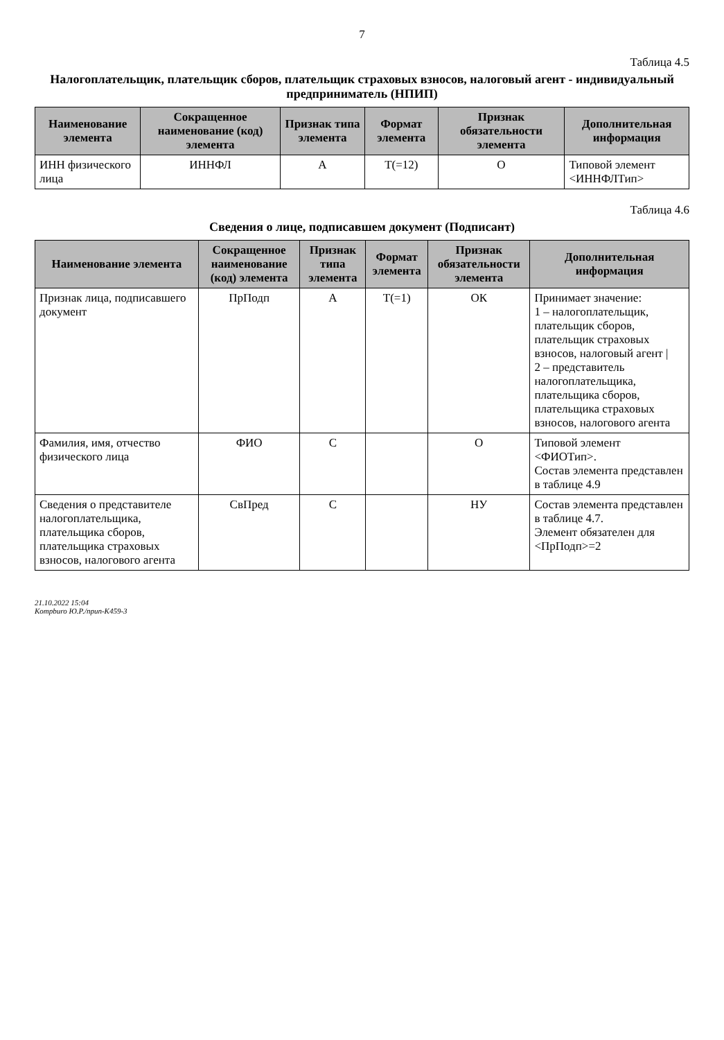7
Таблица 4.5
Налогоплательщик, плательщик сборов, плательщик страховых взносов, налоговый агент - индивидуальный предприниматель (НПИП)
| Наименование элемента | Сокращенное наименование (код) элемента | Признак типа элемента | Формат элемента | Признак обязательности элемента | Дополнительная информация |
| --- | --- | --- | --- | --- | --- |
| ИНН физического лица | ИННФЛ | А | Т(=12) | О | Типовой элемент <ИННФЛТип> |
Таблица 4.6
Сведения о лице, подписавшем документ (Подписант)
| Наименование элемента | Сокращенное наименование (код) элемента | Признак типа элемента | Формат элемента | Признак обязательности элемента | Дополнительная информация |
| --- | --- | --- | --- | --- | --- |
| Признак лица, подписавшего документ | ПрПодп | А | Т(=1) | ОК | Принимает значение: 1 – налогоплательщик, плательщик сборов, плательщик страховых взносов, налоговый агент / 2 – представитель налогоплательщика, плательщика сборов, плательщика страховых взносов, налогового агента |
| Фамилия, имя, отчество физического лица | ФИО | С | | О | Типовой элемент <ФИОТип>. Состав элемента представлен в таблице 4.9 |
| Сведения о представителе налогоплательщика, плательщика сборов, плательщика страховых взносов, налогового агента | СвПред | С | | НУ | Состав элемента представлен в таблице 4.7. Элемент обязателен для <ПрПодп>=2 |
21.10.2022 15:04
Kompburo Ю.Р./npun-K459-3